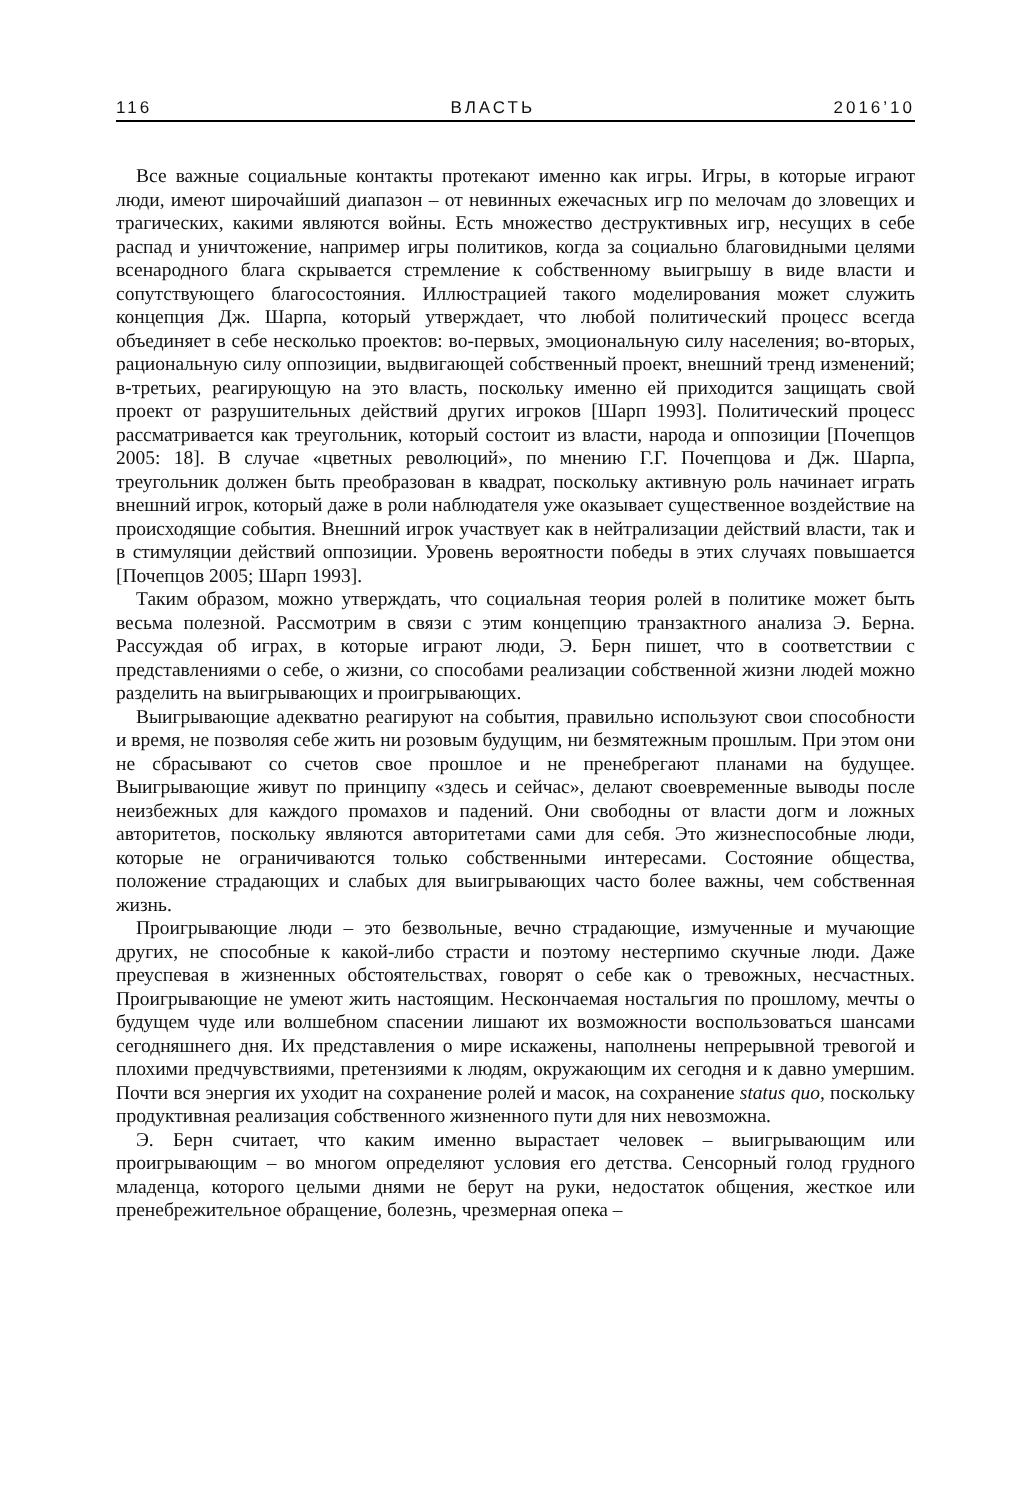116 ВЛАСТЬ 2016’10
Все важные социальные контакты протекают именно как игры. Игры, в которые играют люди, имеют широчайший диапазон – от невинных ежечасных игр по мелочам до зловещих и трагических, какими являются войны. Есть множество деструктивных игр, несущих в себе распад и уничтожение, например игры политиков, когда за социально благовидными целями всенародного блага скрывается стремление к собственному выигрышу в виде власти и сопутствующего благосостояния. Иллюстрацией такого моделирования может служить концепция Дж. Шарпа, который утверждает, что любой политический процесс всегда объединяет в себе несколько проектов: во-первых, эмоциональную силу населения; во-вторых, рациональную силу оппозиции, выдвигающей собственный проект, внешний тренд изменений; в-третьих, реагирующую на это власть, поскольку именно ей приходится защищать свой проект от разрушительных действий других игроков [Шарп 1993]. Политический процесс рассматривается как треугольник, который состоит из власти, народа и оппозиции [Почепцов 2005: 18]. В случае «цветных революций», по мнению Г.Г. Почепцова и Дж. Шарпа, треугольник должен быть преобразован в квадрат, поскольку активную роль начинает играть внешний игрок, который даже в роли наблюдателя уже оказывает существенное воздействие на происходящие события. Внешний игрок участвует как в нейтрализации действий власти, так и в стимуляции действий оппозиции. Уровень вероятности победы в этих случаях повышается [Почепцов 2005; Шарп 1993].
Таким образом, можно утверждать, что социальная теория ролей в политике может быть весьма полезной. Рассмотрим в связи с этим концепцию транзактного анализа Э. Берна. Рассуждая об играх, в которые играют люди, Э. Берн пишет, что в соответствии с представлениями о себе, о жизни, со способами реализации собственной жизни людей можно разделить на выигрывающих и проигрывающих.
Выигрывающие адекватно реагируют на события, правильно используют свои способности и время, не позволяя себе жить ни розовым будущим, ни безмятежным прошлым. При этом они не сбрасывают со счетов свое прошлое и не пренебрегают планами на будущее. Выигрывающие живут по принципу «здесь и сейчас», делают своевременные выводы после неизбежных для каждого промахов и падений. Они свободны от власти догм и ложных авторитетов, поскольку являются авторитетами сами для себя. Это жизнеспособные люди, которые не ограничиваются только собственными интересами. Состояние общества, положение страдающих и слабых для выигрывающих часто более важны, чем собственная жизнь.
Проигрывающие люди – это безвольные, вечно страдающие, измученные и мучающие других, не способные к какой-либо страсти и поэтому нестерпимо скучные люди. Даже преуспевая в жизненных обстоятельствах, говорят о себе как о тревожных, несчастных. Проигрывающие не умеют жить настоящим. Нескончаемая ностальгия по прошлому, мечты о будущем чуде или волшебном спасении лишают их возможности воспользоваться шансами сегодняшнего дня. Их представления о мире искажены, наполнены непрерывной тревогой и плохими предчувствиями, претензиями к людям, окружающим их сегодня и к давно умершим. Почти вся энергия их уходит на сохранение ролей и масок, на сохранение status quo, поскольку продуктивная реализация собственного жизненного пути для них невозможна.
Э. Берн считает, что каким именно вырастает человек – выигрывающим или проигрывающим – во многом определяют условия его детства. Сенсорный голод грудного младенца, которого целыми днями не берут на руки, недостаток общения, жесткое или пренебрежительное обращение, болезнь, чрезмерная опека –